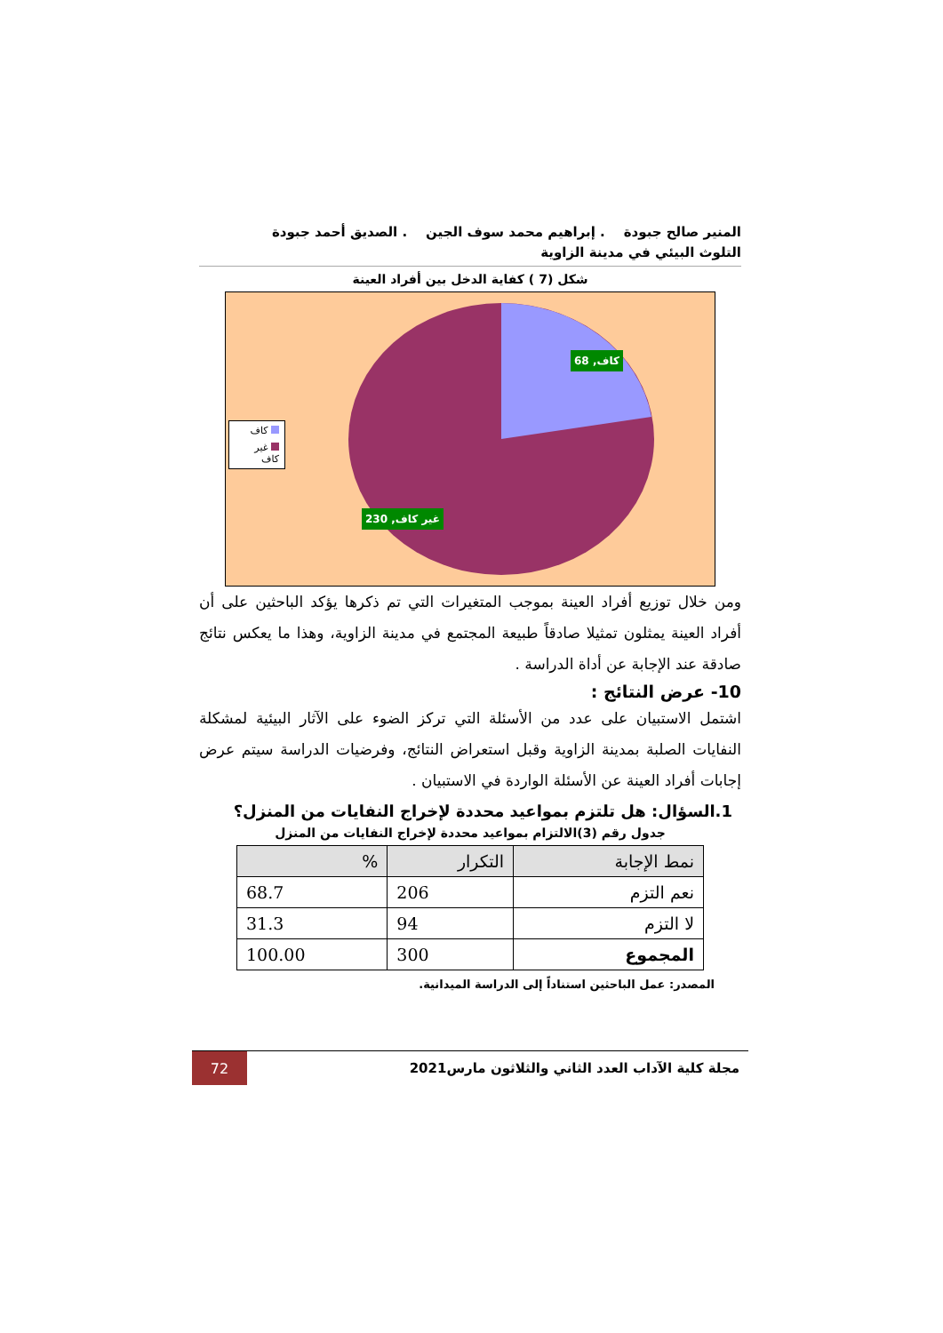المنير صالح جبودة . إبراهيم محمد سوف الجين . الصديق أحمد جبودة
التلوث البيئي في مدينة الزاوية
شكل (7 ) كفاية الدخل بين أفراد العينة
كاف, 68
غير كاف, 230
كاف
غير كاف
ومن خلال توزيع أفراد العينة بموجب المتغيرات التي تم ذكرها يؤكد الباحثين على أن أفراد العينة يمثلون تمثيلا صادقاً طبيعة المجتمع في مدينة الزاوية، وهذا ما يعكس نتائج صادقة عند الإجابة عن أداة الدراسة .
10- عرض النتائج :
اشتمل الاستبيان على عدد من الأسئلة التي تركز الضوء على الآثار البيئية لمشكلة النفايات الصلبة بمدينة الزاوية وقبل استعراض النتائج، وفرضيات الدراسة سيتم عرض إجابات أفراد العينة عن الأسئلة الواردة في الاستبيان .
1.السؤال: هل تلتزم بمواعيد محددة لإخراج النفايات من المنزل؟
جدول رقم (3)الالتزام بمواعيد محددة لإخراج النفايات من المنزل
| نمط الإجابة | التكرار | % |
| --- | --- | --- |
| نعم التزم | 206 | 68.7 |
| لا التزم | 94 | 31.3 |
| المجموع | 300 | 100.00 |
المصدر: عمل الباحثين استناداً إلى الدراسة الميدانية.
مجلة كلية الآداب العدد الثاني والثلاثون مارس2021
72